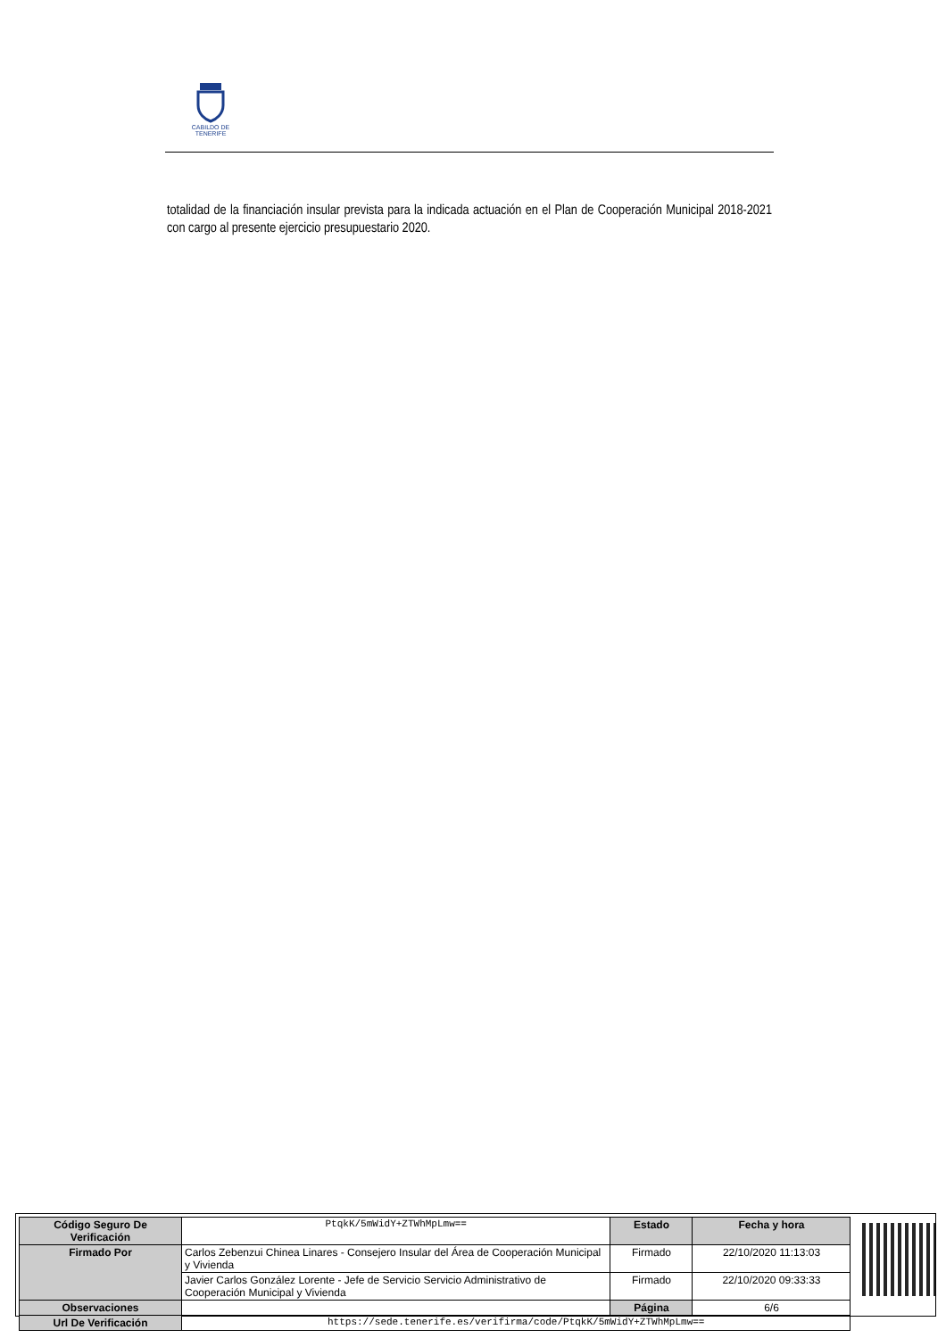CABILDO DE TENERIFE
totalidad de la financiación insular prevista para la indicada actuación en el Plan de Cooperación Municipal 2018-2021 con cargo al presente ejercicio presupuestario 2020.
| Código Seguro De Verificación | PtqkK/5mWidY+ZTWhMpLmw== | Estado | Fecha y hora |
| Firmado Por | Carlos Zebenzui Chinea Linares - Consejero Insular del Área de Cooperación Municipal y Vivienda | Firmado | 22/10/2020 11:13:03 |
| | Javier Carlos González Lorente - Jefe de Servicio Servicio Administrativo de Cooperación Municipal y Vivienda | Firmado | 22/10/2020 09:33:33 |
| Observaciones | | Página | 6/6 |
| Url De Verificación | https://sede.tenerife.es/verifirma/code/PtqkK/5mWidY+ZTWhMpLmw== | | |